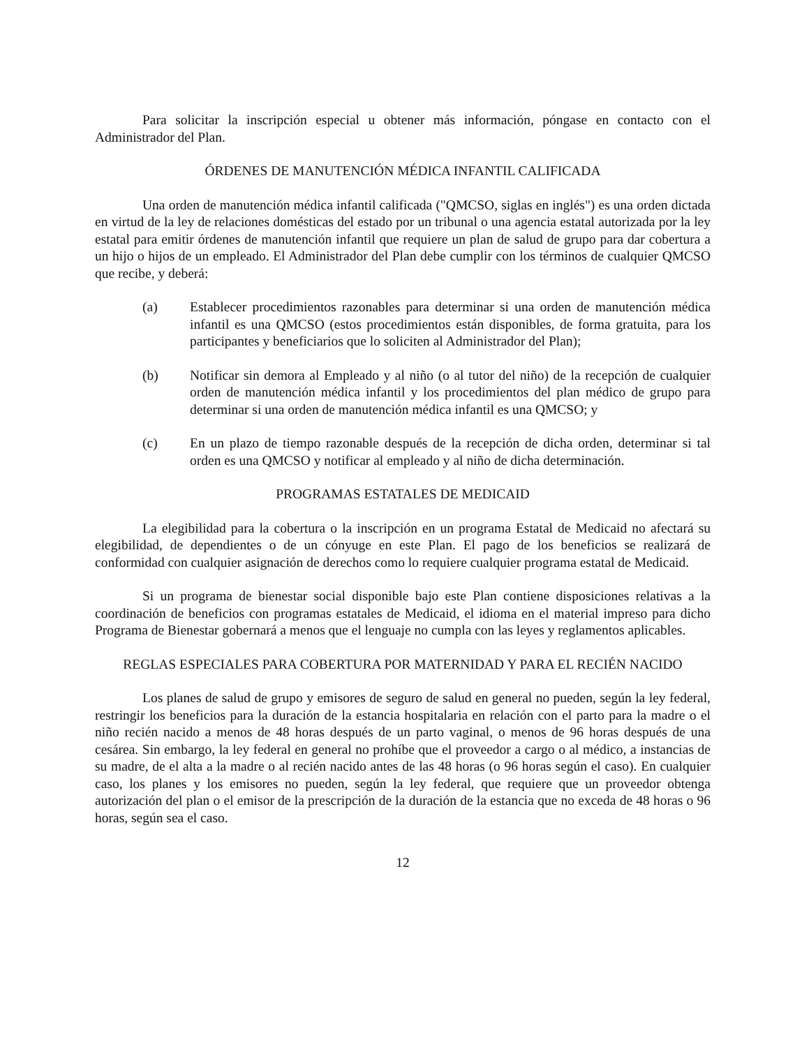Para solicitar la inscripción especial u obtener más información, póngase en contacto con el Administrador del Plan.
ÓRDENES DE MANUTENCIÓN MÉDICA INFANTIL CALIFICADA
Una orden de manutención médica infantil calificada ("QMCSO, siglas en inglés") es una orden dictada en virtud de la ley de relaciones domésticas del estado por un tribunal o una agencia estatal autorizada por la ley estatal para emitir órdenes de manutención infantil que requiere un plan de salud de grupo para dar cobertura a un hijo o hijos de un empleado. El Administrador del Plan debe cumplir con los términos de cualquier QMCSO que recibe, y deberá:
(a) Establecer procedimientos razonables para determinar si una orden de manutención médica infantil es una QMCSO (estos procedimientos están disponibles, de forma gratuita, para los participantes y beneficiarios que lo soliciten al Administrador del Plan);
(b) Notificar sin demora al Empleado y al niño (o al tutor del niño) de la recepción de cualquier orden de manutención médica infantil y los procedimientos del plan médico de grupo para determinar si una orden de manutención médica infantil es una QMCSO; y
(c) En un plazo de tiempo razonable después de la recepción de dicha orden, determinar si tal orden es una QMCSO y notificar al empleado y al niño de dicha determinación.
PROGRAMAS ESTATALES DE MEDICAID
La elegibilidad para la cobertura o la inscripción en un programa Estatal de Medicaid no afectará su elegibilidad, de dependientes o de un cónyuge en este Plan. El pago de los beneficios se realizará de conformidad con cualquier asignación de derechos como lo requiere cualquier programa estatal de Medicaid.
Si un programa de bienestar social disponible bajo este Plan contiene disposiciones relativas a la coordinación de beneficios con programas estatales de Medicaid, el idioma en el material impreso para dicho Programa de Bienestar gobernará a menos que el lenguaje no cumpla con las leyes y reglamentos aplicables.
REGLAS ESPECIALES PARA COBERTURA POR MATERNIDAD Y PARA EL RECIÉN NACIDO
Los planes de salud de grupo y emisores de seguro de salud en general no pueden, según la ley federal, restringir los beneficios para la duración de la estancia hospitalaria en relación con el parto para la madre o el niño recién nacido a menos de 48 horas después de un parto vaginal, o menos de 96 horas después de una cesárea. Sin embargo, la ley federal en general no prohíbe que el proveedor a cargo o al médico, a instancias de su madre, de el alta a la madre o al recién nacido antes de las 48 horas (o 96 horas según el caso). En cualquier caso, los planes y los emisores no pueden, según la ley federal, que requiere que un proveedor obtenga autorización del plan o el emisor de la prescripción de la duración de la estancia que no exceda de 48 horas o 96 horas, según sea el caso.
12